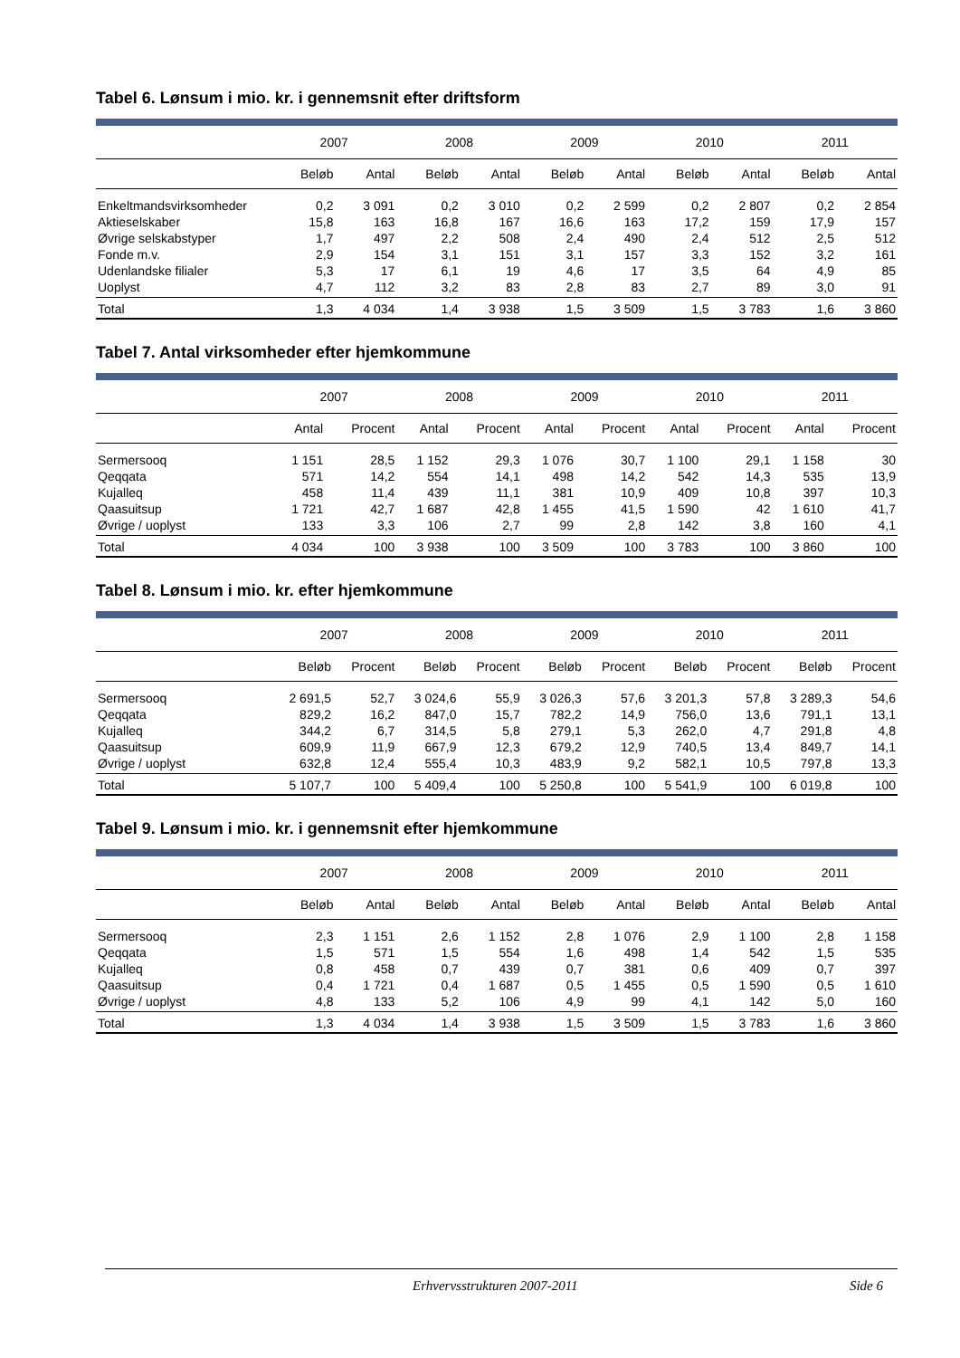Tabel 6. Lønsum i mio. kr. i gennemsnit efter driftsform
| | 2007 | | 2008 | | 2009 | | 2010 | | 2011 | |
| --- | --- | --- | --- | --- | --- | --- | --- | --- | --- | --- |
| | Beløb | Antal | Beløb | Antal | Beløb | Antal | Beløb | Antal | Beløb | Antal |
| Enkeltmandsvirksomheder | 0,2 | 3 091 | 0,2 | 3 010 | 0,2 | 2 599 | 0,2 | 2 807 | 0,2 | 2 854 |
| Aktieselskaber | 15,8 | 163 | 16,8 | 167 | 16,6 | 163 | 17,2 | 159 | 17,9 | 157 |
| Øvrige selskabstyper | 1,7 | 497 | 2,2 | 508 | 2,4 | 490 | 2,4 | 512 | 2,5 | 512 |
| Fonde m.v. | 2,9 | 154 | 3,1 | 151 | 3,1 | 157 | 3,3 | 152 | 3,2 | 161 |
| Udenlandske filialer | 5,3 | 17 | 6,1 | 19 | 4,6 | 17 | 3,5 | 64 | 4,9 | 85 |
| Uoplyst | 4,7 | 112 | 3,2 | 83 | 2,8 | 83 | 2,7 | 89 | 3,0 | 91 |
| Total | 1,3 | 4 034 | 1,4 | 3 938 | 1,5 | 3 509 | 1,5 | 3 783 | 1,6 | 3 860 |
Tabel 7. Antal virksomheder efter hjemkommune
| | 2007 | | 2008 | | 2009 | | 2010 | | 2011 | |
| --- | --- | --- | --- | --- | --- | --- | --- | --- | --- | --- |
| | Antal | Procent | Antal | Procent | Antal | Procent | Antal | Procent | Antal | Procent |
| Sermersooq | 1 151 | 28,5 | 1 152 | 29,3 | 1 076 | 30,7 | 1 100 | 29,1 | 1 158 | 30 |
| Qeqqata | 571 | 14,2 | 554 | 14,1 | 498 | 14,2 | 542 | 14,3 | 535 | 13,9 |
| Kujalleq | 458 | 11,4 | 439 | 11,1 | 381 | 10,9 | 409 | 10,8 | 397 | 10,3 |
| Qaasuitsup | 1 721 | 42,7 | 1 687 | 42,8 | 1 455 | 41,5 | 1 590 | 42 | 1 610 | 41,7 |
| Øvrige / uoplyst | 133 | 3,3 | 106 | 2,7 | 99 | 2,8 | 142 | 3,8 | 160 | 4,1 |
| Total | 4 034 | 100 | 3 938 | 100 | 3 509 | 100 | 3 783 | 100 | 3 860 | 100 |
Tabel 8. Lønsum i mio. kr. efter hjemkommune
| | 2007 | | 2008 | | 2009 | | 2010 | | 2011 | |
| --- | --- | --- | --- | --- | --- | --- | --- | --- | --- | --- |
| | Beløb | Procent | Beløb | Procent | Beløb | Procent | Beløb | Procent | Beløb | Procent |
| Sermersooq | 2 691,5 | 52,7 | 3 024,6 | 55,9 | 3 026,3 | 57,6 | 3 201,3 | 57,8 | 3 289,3 | 54,6 |
| Qeqqata | 829,2 | 16,2 | 847,0 | 15,7 | 782,2 | 14,9 | 756,0 | 13,6 | 791,1 | 13,1 |
| Kujalleq | 344,2 | 6,7 | 314,5 | 5,8 | 279,1 | 5,3 | 262,0 | 4,7 | 291,8 | 4,8 |
| Qaasuitsup | 609,9 | 11,9 | 667,9 | 12,3 | 679,2 | 12,9 | 740,5 | 13,4 | 849,7 | 14,1 |
| Øvrige / uoplyst | 632,8 | 12,4 | 555,4 | 10,3 | 483,9 | 9,2 | 582,1 | 10,5 | 797,8 | 13,3 |
| Total | 5 107,7 | 100 | 5 409,4 | 100 | 5 250,8 | 100 | 5 541,9 | 100 | 6 019,8 | 100 |
Tabel 9. Lønsum i mio. kr. i gennemsnit efter hjemkommune
| | 2007 | | 2008 | | 2009 | | 2010 | | 2011 | |
| --- | --- | --- | --- | --- | --- | --- | --- | --- | --- | --- |
| | Beløb | Antal | Beløb | Antal | Beløb | Antal | Beløb | Antal | Beløb | Antal |
| Sermersooq | 2,3 | 1 151 | 2,6 | 1 152 | 2,8 | 1 076 | 2,9 | 1 100 | 2,8 | 1 158 |
| Qeqqata | 1,5 | 571 | 1,5 | 554 | 1,6 | 498 | 1,4 | 542 | 1,5 | 535 |
| Kujalleq | 0,8 | 458 | 0,7 | 439 | 0,7 | 381 | 0,6 | 409 | 0,7 | 397 |
| Qaasuitsup | 0,4 | 1 721 | 0,4 | 1 687 | 0,5 | 1 455 | 0,5 | 1 590 | 0,5 | 1 610 |
| Øvrige / uoplyst | 4,8 | 133 | 5,2 | 106 | 4,9 | 99 | 4,1 | 142 | 5,0 | 160 |
| Total | 1,3 | 4 034 | 1,4 | 3 938 | 1,5 | 3 509 | 1,5 | 3 783 | 1,6 | 3 860 |
Erhvervsstrukturen 2007-2011 Side 6